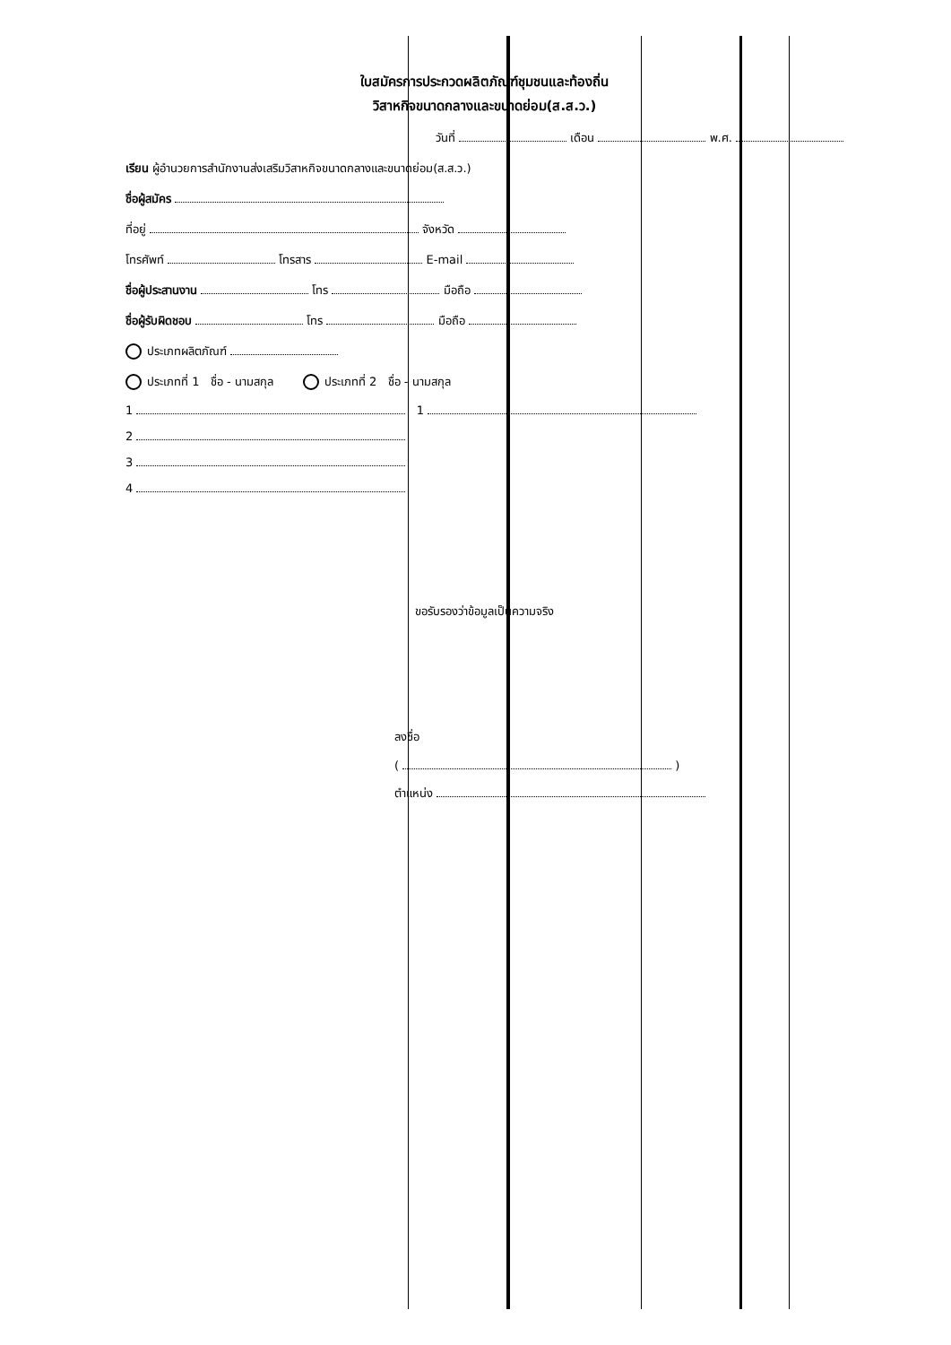ใบสมัครการประกวดผลิตภัณฑ์ชุมชนและท้องถิ่น
วิสาหกิจขนาดกลางและขนาดย่อม(ส.ส.ว.)
วันที่ เดือน พ.ศ.
เรียน ผู้อำนวยการสำนักงานส่งเสริมวิสาหกิจขนาดกลางและขนาดย่อม(ส.ส.ว.)
ชื่อผู้สมัคร
ที่อยู่ จังหวัด
โทรศัพท์ โทรสาร E-mail
ชื่อผู้ประสานงาน โทร มือถือ
ชื่อผู้รับผิดชอบ โทร มือถือ
ประเภทผลิตภัณฑ์
ประเภทที่ 1 ชื่อ - นามสกุล ประเภทที่ 2 ชื่อ - นามสกุล
1 1
2
3
4
ขอรับรองว่าข้อมูลเป็นความจริง
ลงชื่อ
( )
ตำแหน่ง